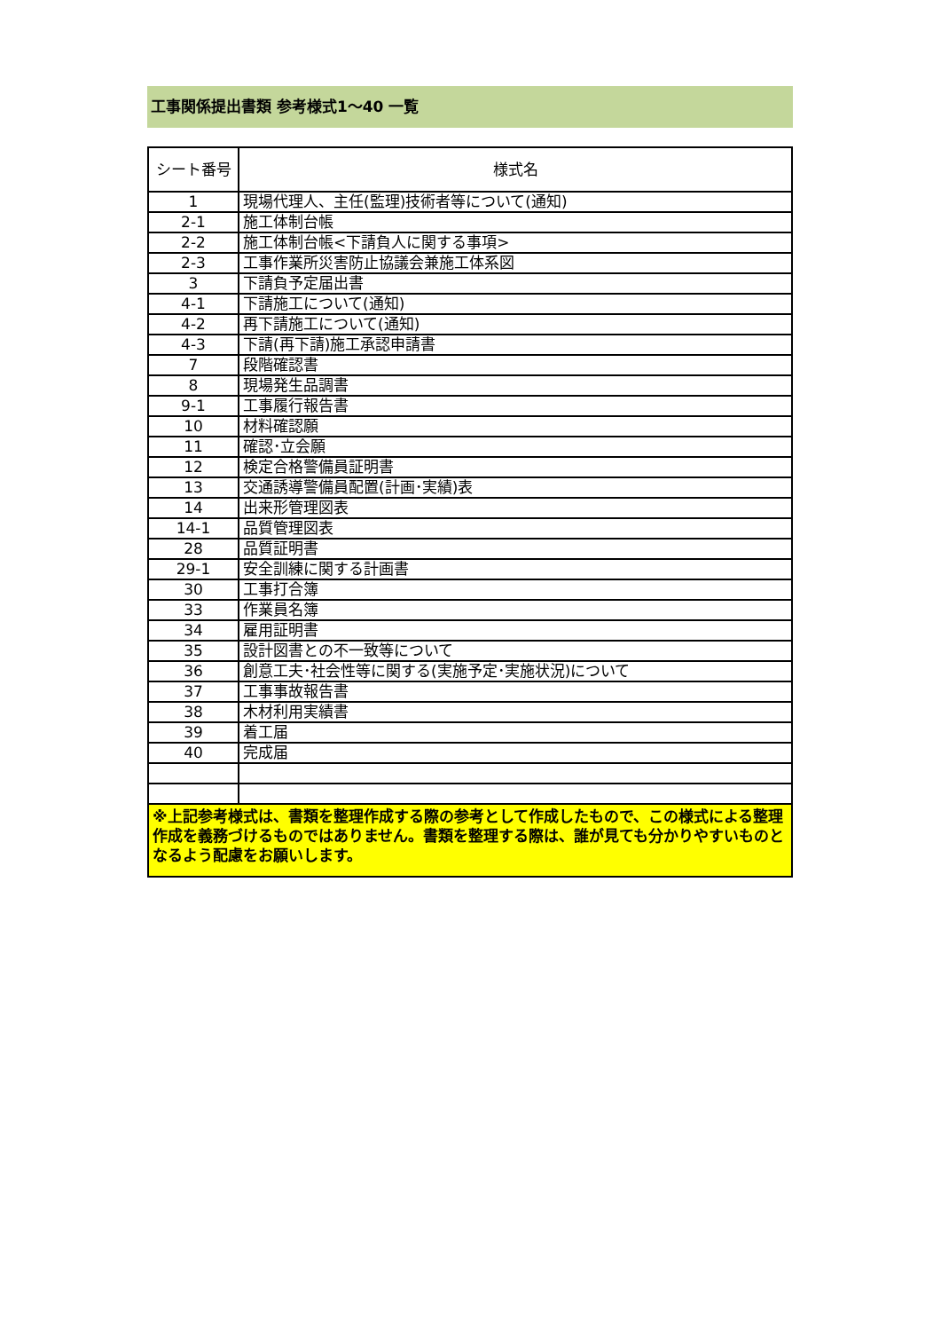工事関係提出書類 参考様式1～40 一覧
| シート番号 | 様式名 |
| --- | --- |
| 1 | 現場代理人、主任(監理)技術者等について(通知) |
| 2-1 | 施工体制台帳 |
| 2-2 | 施工体制台帳<下請負人に関する事項> |
| 2-3 | 工事作業所災害防止協議会兼施工体系図 |
| 3 | 下請負予定届出書 |
| 4-1 | 下請施工について(通知) |
| 4-2 | 再下請施工について(通知) |
| 4-3 | 下請(再下請)施工承認申請書 |
| 7 | 段階確認書 |
| 8 | 現場発生品調書 |
| 9-1 | 工事履行報告書 |
| 10 | 材料確認願 |
| 11 | 確認･立会願 |
| 12 | 検定合格警備員証明書 |
| 13 | 交通誘導警備員配置(計画･実績)表 |
| 14 | 出来形管理図表 |
| 14-1 | 品質管理図表 |
| 28 | 品質証明書 |
| 29-1 | 安全訓練に関する計画書 |
| 30 | 工事打合簿 |
| 33 | 作業員名簿 |
| 34 | 雇用証明書 |
| 35 | 設計図書との不一致等について |
| 36 | 創意工夫･社会性等に関する(実施予定･実施状況)について |
| 37 | 工事事故報告書 |
| 38 | 木材利用実績書 |
| 39 | 着工届 |
| 40 | 完成届 |
| ※上記参考様式は、書類を整理作成する際の参考として作成したもので、この様式による整理作成を義務づけるものではありません。書類を整理する際は、誰が見ても分かりやすいものとなるよう配慮をお願いします。 | |